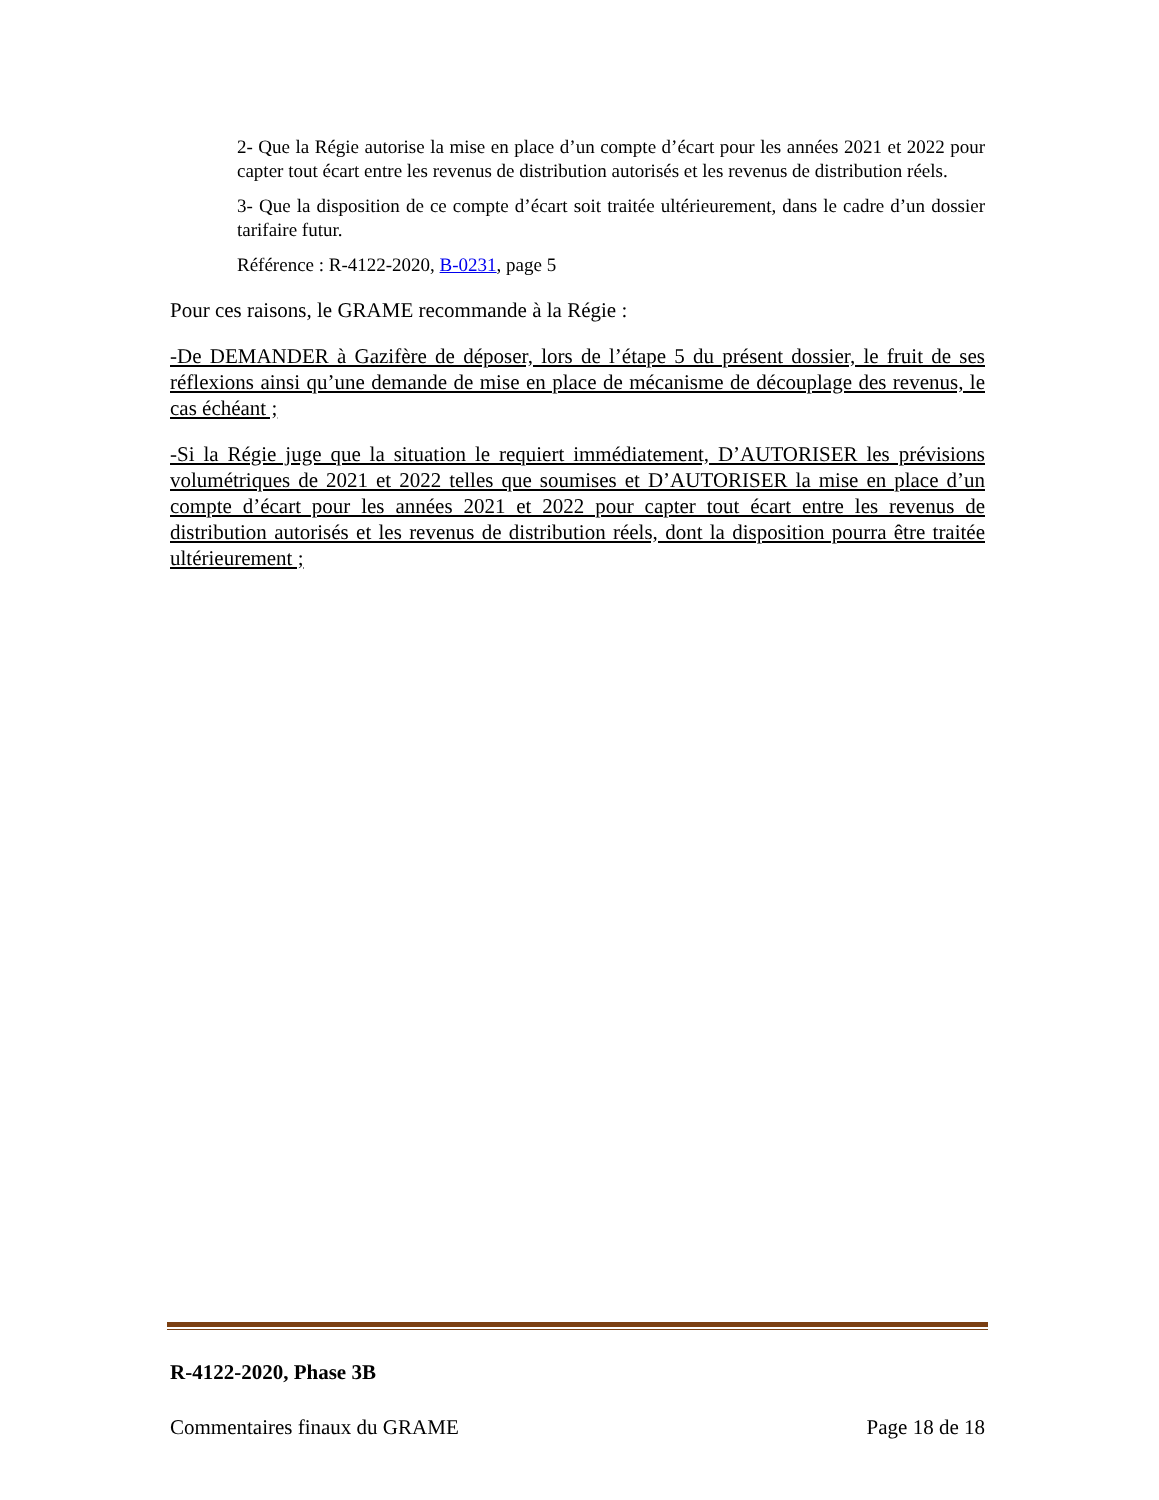2- Que la Régie autorise la mise en place d’un compte d’écart pour les années 2021 et 2022 pour capter tout écart entre les revenus de distribution autorisés et les revenus de distribution réels.
3- Que la disposition de ce compte d’écart soit traitée ultérieurement, dans le cadre d’un dossier tarifaire futur.
Référence : R-4122-2020, B-0231, page 5
Pour ces raisons, le GRAME recommande à la Régie :
-De DEMANDER à Gazifère de déposer, lors de l’étape 5 du présent dossier, le fruit de ses réflexions ainsi qu’une demande de mise en place de mécanisme de découplage des revenus, le cas échéant ;
-Si la Régie juge que la situation le requiert immédiatement, D’AUTORISER les prévisions volumétriques de 2021 et 2022 telles que soumises et D’AUTORISER la mise en place d’un compte d’écart pour les années 2021 et 2022 pour capter tout écart entre les revenus de distribution autorisés et les revenus de distribution réels, dont la disposition pourra être traitée ultérieurement ;
R-4122-2020, Phase 3B
Commentaires finaux du GRAME Page 18 de 18